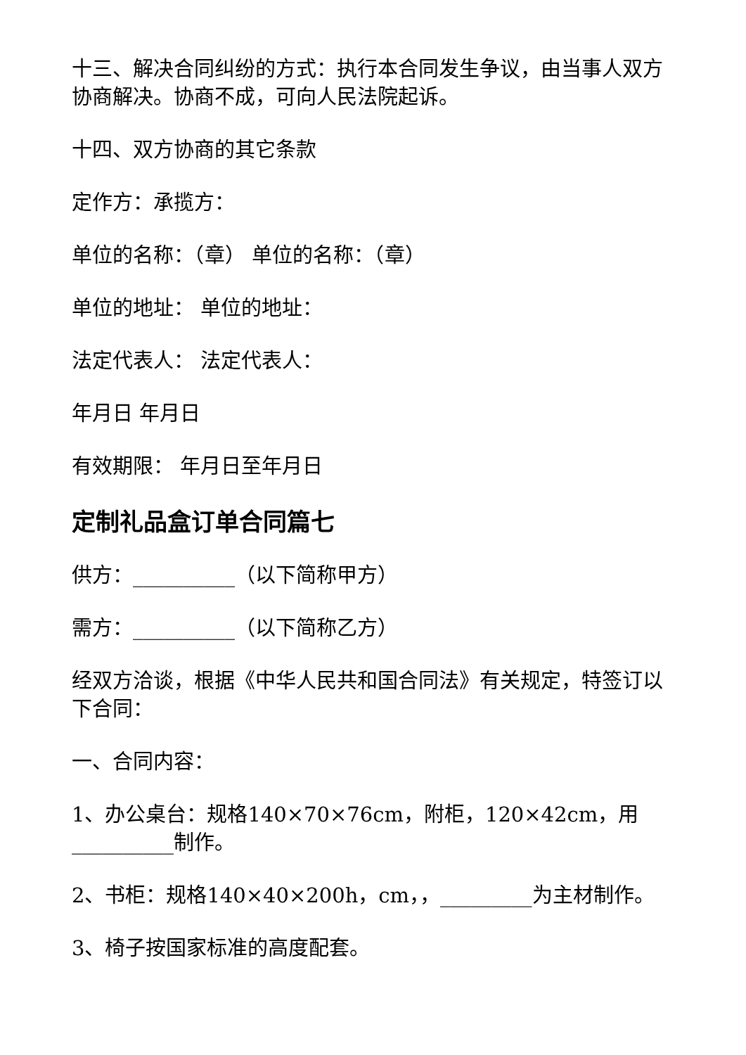十三、解决合同纠纷的方式：执行本合同发生争议，由当事人双方协商解决。协商不成，可向人民法院起诉。
十四、双方协商的其它条款
定作方：承揽方：
单位的名称：（章） 单位的名称：（章）
单位的地址： 单位的地址：
法定代表人： 法定代表人：
年月日 年月日
有效期限： 年月日至年月日
定制礼品盒订单合同篇七
供方：__________（以下简称甲方）
需方：__________（以下简称乙方）
经双方洽谈，根据《中华人民共和国合同法》有关规定，特签订以下合同：
一、合同内容：
1、办公桌台：规格140×70×76cm，附柜，120×42cm，用__________制作。
2、书柜：规格140×40×200h，cm，，_________为主材制作。
3、椅子按国家标准的高度配套。